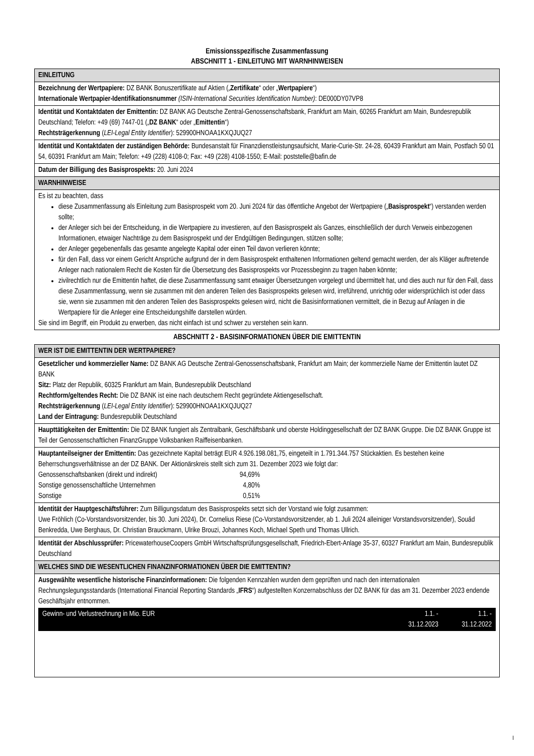Emissionsspezifische Zusammenfassung
ABSCHNITT 1 - EINLEITUNG MIT WARNHINWEISEN
EINLEITUNG
Bezeichnung der Wertpapiere: DZ BANK Bonuszertifikate auf Aktien („Zertifikate“ oder „Wertpapiere“)
Internationale Wertpapier-Identifikationsnummer (ISIN-International Securities Identification Number): DE000DY07VP8
Identität und Kontaktdaten der Emittentin: DZ BANK AG Deutsche Zentral-Genossenschaftsbank, Frankfurt am Main, 60265 Frankfurt am Main, Bundesrepublik Deutschland; Telefon: +49 (69) 7447-01 („DZ BANK“ oder „Emittentin“)
Rechtsträgerkennung (LEI-Legal Entity Identifier): 529900HNOAA1KXQJUQ27
Identität und Kontaktdaten der zuständigen Behörde: Bundesanstalt für Finanzdienstleistungsaufsicht, Marie-Curie-Str. 24-28, 60439 Frankfurt am Main, Postfach 50 01 54, 60391 Frankfurt am Main; Telefon: +49 (228) 4108-0; Fax: +49 (228) 4108-1550; E-Mail: poststelle@bafin.de
Datum der Billigung des Basisprospekts: 20. Juni 2024
WARNHINWEISE
Es ist zu beachten, dass
diese Zusammenfassung als Einleitung zum Basisprospekt vom 20. Juni 2024 für das öffentliche Angebot der Wertpapiere („Basisprospekt“) verstanden werden sollte;
der Anleger sich bei der Entscheidung, in die Wertpapiere zu investieren, auf den Basisprospekt als Ganzes, einschließlich der durch Verweis einbezogenen Informationen, etwaiger Nachträge zu dem Basisprospekt und der Endgültigen Bedingungen, stützen sollte;
der Anleger gegebenenfalls das gesamte angelegte Kapital oder einen Teil davon verlieren könnte;
für den Fall, dass vor einem Gericht Ansprüche aufgrund der in dem Basisprospekt enthaltenen Informationen geltend gemacht werden, der als Kläger auftretende Anleger nach nationalem Recht die Kosten für die Übersetzung des Basisprospekts vor Prozessbeginn zu tragen haben könnte;
zivilrechtlich nur die Emittentin haftet, die diese Zusammenfassung samt etwaiger Übersetzungen vorgelegt und übermittelt hat, und dies auch nur für den Fall, dass diese Zusammenfassung, wenn sie zusammen mit den anderen Teilen des Basisprospekts gelesen wird, irreführend, unrichtig oder widersprüchlich ist oder dass sie, wenn sie zusammen mit den anderen Teilen des Basisprospekts gelesen wird, nicht die Basisinformationen vermittelt, die in Bezug auf Anlagen in die Wertpapiere für die Anleger eine Entscheidungshilfe darstellen würden.
Sie sind im Begriff, ein Produkt zu erwerben, das nicht einfach ist und schwer zu verstehen sein kann.
ABSCHNITT 2 - BASISINFORMATIONEN ÜBER DIE EMITTENTIN
WER IST DIE EMITTENTIN DER WERTPAPIERE?
Gesetzlicher und kommerzieller Name: DZ BANK AG Deutsche Zentral-Genossenschaftsbank, Frankfurt am Main; der kommerzielle Name der Emittentin lautet DZ BANK
Sitz: Platz der Republik, 60325 Frankfurt am Main, Bundesrepublik Deutschland
Rechtform/geltendes Recht: Die DZ BANK ist eine nach deutschem Recht gegründete Aktiengesellschaft.
Rechtsträgerkennung (LEI-Legal Entity Identifier): 529900HNOAA1KXQJUQ27
Land der Eintragung: Bundesrepublik Deutschland
Haupttätigkeiten der Emittentin: Die DZ BANK fungiert als Zentralbank, Geschäftsbank und oberste Holdinggesellschaft der DZ BANK Gruppe. Die DZ BANK Gruppe ist Teil der Genossenschaftlichen FinanzGruppe Volksbanken Raiffeisenbanken.
Hauptanteilseigner der Emittentin: Das gezeichnete Kapital beträgt EUR 4.926.198.081,75, eingeteilt in 1.791.344.757 Stückaktien. Es bestehen keine Beherrschungsverhältnisse an der DZ BANK. Der Aktionärskreis stellt sich zum 31. Dezember 2023 wie folgt dar:
| Genossenschaftsbanken (direkt und indirekt) | 94,69% |
| Sonstige genossenschaftliche Unternehmen | 4,80% |
| Sonstige | 0,51% |
Identität der Hauptgeschäftsführer: Zum Billigungsdatum des Basisprospekts setzt sich der Vorstand wie folgt zusammen:
Uwe Fröhlich (Co-Vorstandsvorsitzender, bis 30. Juni 2024), Dr. Cornelius Riese (Co-Vorstandsvorsitzender, ab 1. Juli 2024 alleiniger Vorstandsvorsitzender), Souâd Benkredda, Uwe Berghaus, Dr. Christian Brauckmann, Ulrike Brouzi, Johannes Koch, Michael Speth und Thomas Ullrich.
Identität der Abschlussprüfer: PricewaterhouseCoopers GmbH Wirtschaftsprüfungsgesellschaft, Friedrich-Ebert-Anlage 35-37, 60327 Frankfurt am Main, Bundesrepublik Deutschland
WELCHES SIND DIE WESENTLICHEN FINANZINFORMATIONEN ÜBER DIE EMITTENTIN?
Ausgewählte wesentliche historische Finanzinformationen: Die folgenden Kennzahlen wurden dem geprüften und nach den internationalen Rechnungslegungsstandards (International Financial Reporting Standards „IFRS“) aufgestellten Konzernabschluss der DZ BANK für das am 31. Dezember 2023 endende Geschäftsjahr entnommen.
| Gewinn- und Verlustrechnung in Mio. EUR | 1.1. - 31.12.2023 | 1.1. - 31.12.2022 |
| --- | --- | --- |
I